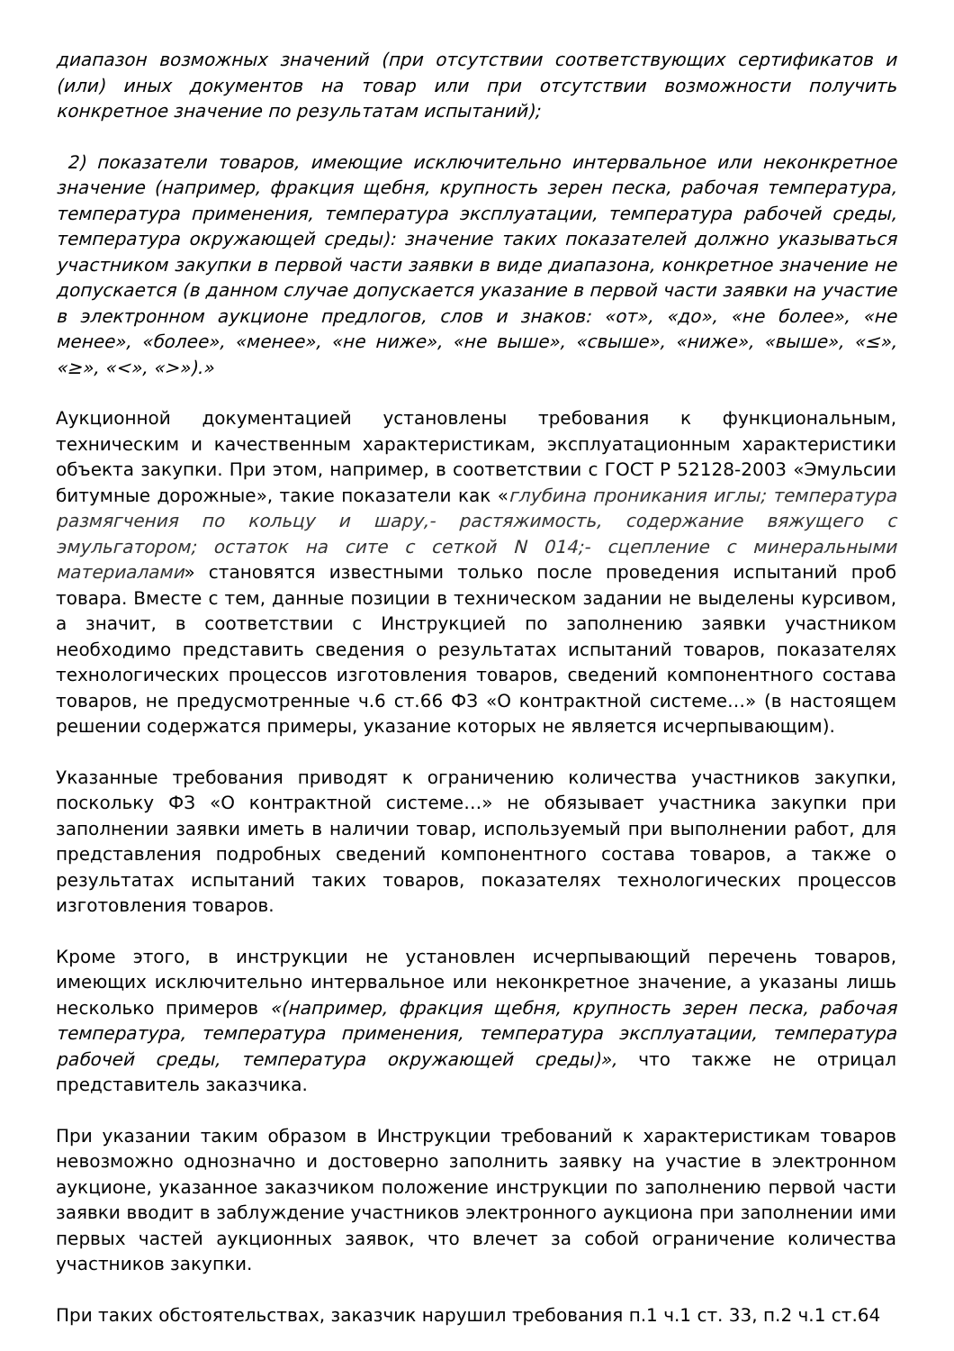диапазон возможных значений (при отсутствии соответствующих сертификатов и (или) иных документов на товар или при отсутствии возможности получить конкретное значение по результатам испытаний);
2) показатели товаров, имеющие исключительно интервальное или неконкретное значение (например, фракция щебня, крупность зерен песка, рабочая температура, температура применения, температура эксплуатации, температура рабочей среды, температура окружающей среды): значение таких показателей должно указываться участником закупки в первой части заявки в виде диапазона, конкретное значение не допускается (в данном случае допускается указание в первой части заявки на участие в электронном аукционе предлогов, слов и знаков: «от», «до», «не более», «не менее», «более», «менее», «не ниже», «не выше», «свыше», «ниже», «выше», «≤», «≥», «<», «>»).»
Аукционной документацией установлены требования к функциональным, техническим и качественным характеристикам, эксплуатационным характеристики объекта закупки. При этом, например, в соответствии с ГОСТ Р 52128-2003 «Эмульсии битумные дорожные», такие показатели как «глубина проникания иглы; температура размягчения по кольцу и шару,- растяжимость, содержание вяжущего с эмульгатором; остаток на сите с сеткой N 014;- сцепление с минеральными материалами» становятся известными только после проведения испытаний проб товара. Вместе с тем, данные позиции в техническом задании не выделены курсивом, а значит, в соответствии с Инструкцией по заполнению заявки участником необходимо представить сведения о результатах испытаний товаров, показателях технологических процессов изготовления товаров, сведений компонентного состава товаров, не предусмотренные ч.6 ст.66 ФЗ «О контрактной системе…» (в настоящем решении содержатся примеры, указание которых не является исчерпывающим).
Указанные требования приводят к ограничению количества участников закупки, поскольку ФЗ «О контрактной системе…» не обязывает участника закупки при заполнении заявки иметь в наличии товар, используемый при выполнении работ, для представления подробных сведений компонентного состава товаров, а также о результатах испытаний таких товаров, показателях технологических процессов изготовления товаров.
Кроме этого, в инструкции не установлен исчерпывающий перечень товаров, имеющих исключительно интервальное или неконкретное значение, а указаны лишь несколько примеров «(например, фракция щебня, крупность зерен песка, рабочая температура, температура применения, температура эксплуатации, температура рабочей среды, температура окружающей среды)», что также не отрицал представитель заказчика.
При указании таким образом в Инструкции требований к характеристикам товаров невозможно однозначно и достоверно заполнить заявку на участие в электронном аукционе, указанное заказчиком положение инструкции по заполнению первой части заявки вводит в заблуждение участников электронного аукциона при заполнении ими первых частей аукционных заявок, что влечет за собой ограничение количества участников закупки.
При таких обстоятельствах, заказчик нарушил требования п.1 ч.1 ст. 33, п.2 ч.1 ст.64